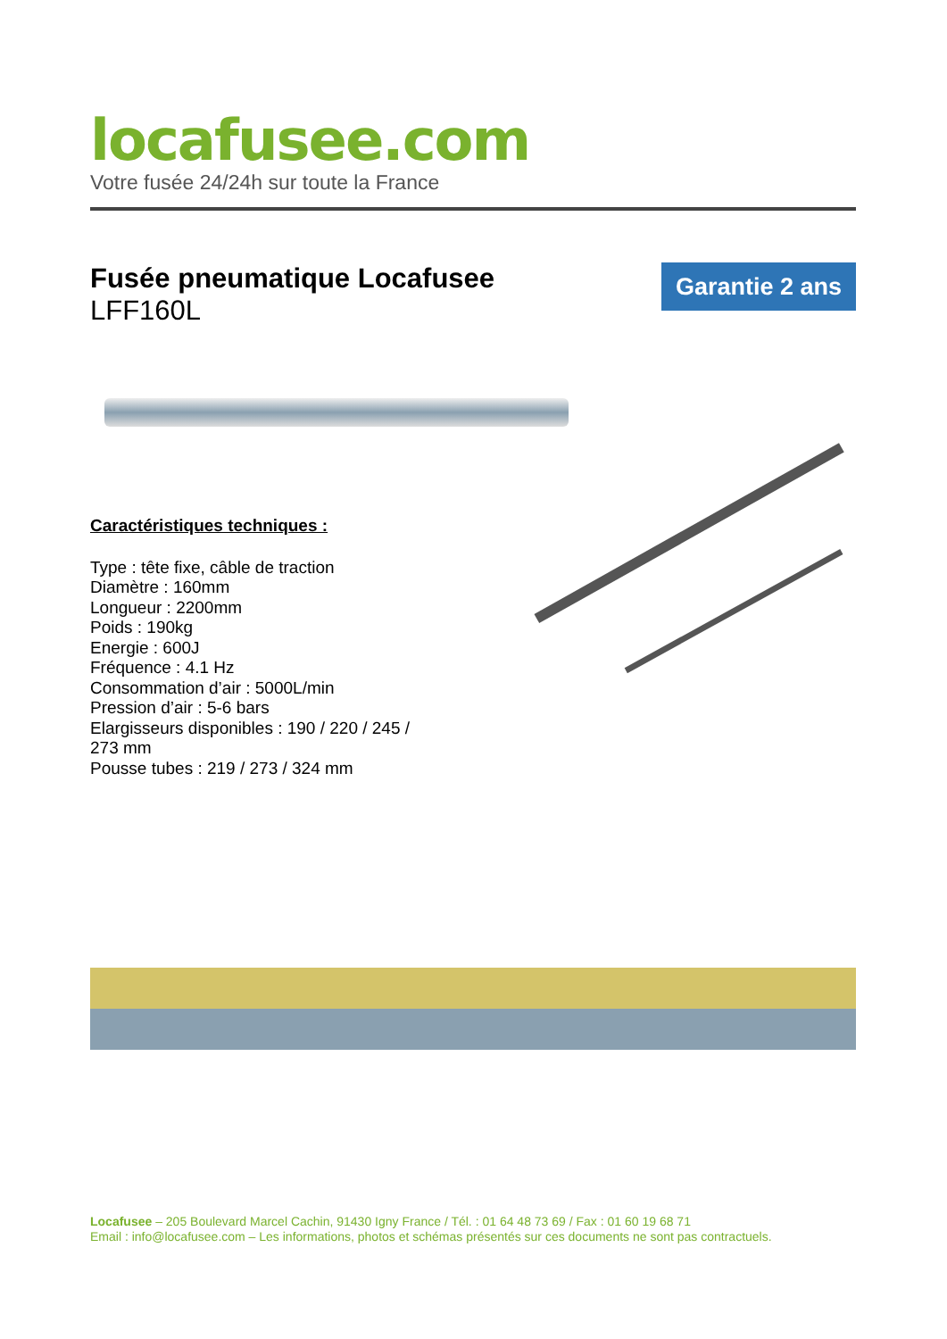locafusee.com
Votre fusée 24/24h sur toute la France
Fusée pneumatique Locafusee
LFF160L
Garantie 2 ans
Caractéristiques techniques :
Type : tête fixe, câble de traction
Diamètre : 160mm
Longueur : 2200mm
Poids : 190kg
Energie : 600J
Fréquence : 4.1 Hz
Consommation d’air : 5000L/min
Pression d’air : 5-6 bars
Elargisseurs disponibles : 190 / 220 / 245 / 273 mm
Pousse tubes : 219 / 273 / 324 mm
Locafusee – 205 Boulevard Marcel Cachin, 91430 Igny France / Tél. : 01 64 48 73 69 / Fax : 01 60 19 68 71
Email : info@locafusee.com – Les informations, photos et schémas présentés sur ces documents ne sont pas contractuels.